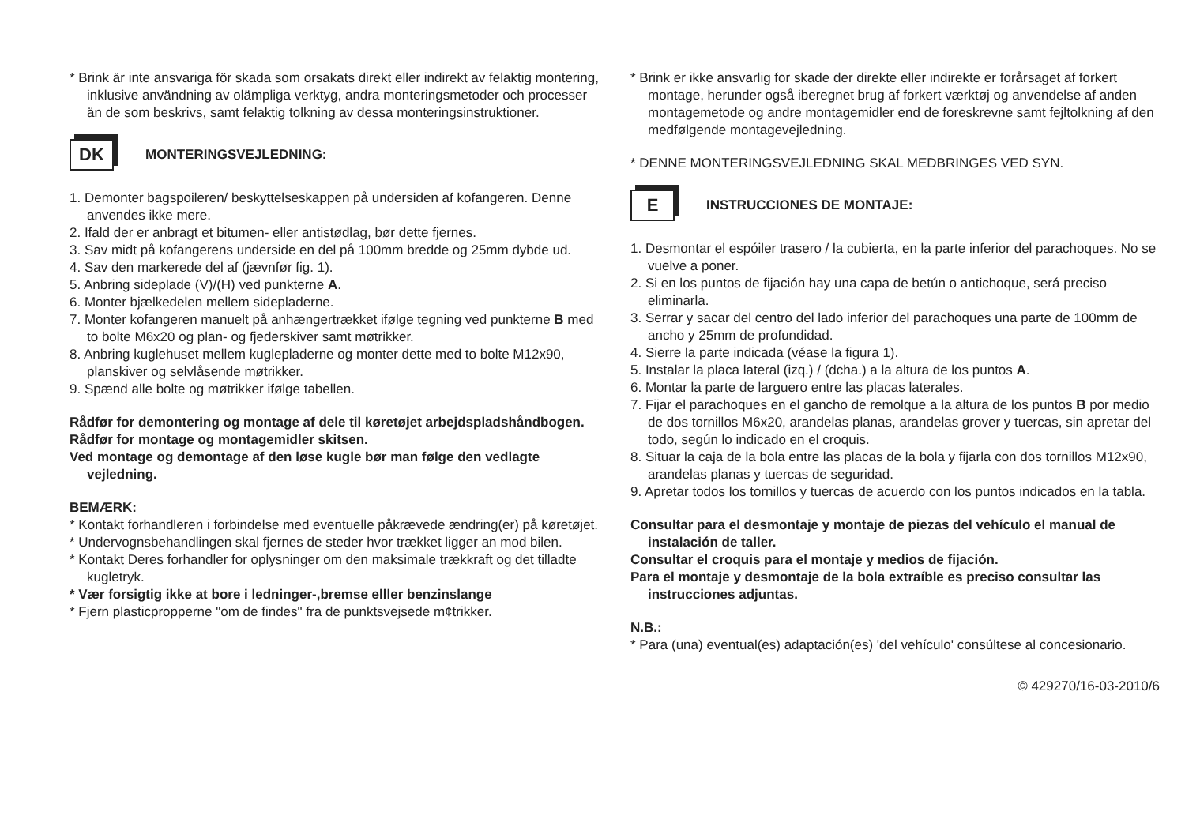* Brink är inte ansvariga för skada som orsakats direkt eller indirekt av felaktig montering, inklusive användning av olämpliga verktyg, andra monteringsmetoder och processer än de som beskrivs, samt felaktig tolkning av dessa monteringsinstruktioner.
DK
MONTERINGSVEJLEDNING:
1. Demonter bagspoileren/ beskyttelseskappen på undersiden af kofangeren. Denne anvendes ikke mere.
2. Ifald der er anbragt et bitumen- eller antistødlag, bør dette fjernes.
3. Sav midt på kofangerens underside en del på 100mm bredde og 25mm dybde ud.
4. Sav den markerede del af (jævnfør fig. 1).
5. Anbring sideplade (V)/(H) ved punkterne A.
6. Monter bjælkedelen mellem sidepladerne.
7. Monter kofangeren manuelt på anhængertrækket ifølge tegning ved punkterne B med to bolte M6x20 og plan- og fjederskiver samt møtrikker.
8. Anbring kuglehuset mellem kuglepladerne og monter dette med to bolte M12x90, planskiver og selvlåsende møtrikker.
9. Spænd alle bolte og møtrikker ifølge tabellen.
Rådfør for demontering og montage af dele til køretøjet arbejdspladshåndbogen.
Rådfør for montage og montagemidler skitsen.
Ved montage og demontage af den løse kugle bør man følge den vedlagte vejledning.
BEMÆRK:
* Kontakt forhandleren i forbindelse med eventuelle påkrævede ændring(er) på køretøjet.
* Undervognsbehandlingen skal fjernes de steder hvor trækket ligger an mod bilen.
* Kontakt Deres forhandler for oplysninger om den maksimale trækkraft og det tilladte kugletryk.
* Vær forsigtig ikke at bore i ledninger-,bremse elller benzinslange
* Fjern plasticpropperne "om de findes" fra de punktsvejsede m¢trikker.
* Brink er ikke ansvarlig for skade der direkte eller indirekte er forårsaget af forkert montage, herunder også iberegnet brug af forkert værktøj og anvendelse af anden montagemetode og andre montagemidler end de foreskrevne samt fejltolkning af den medfølgende montagevejledning.
* DENNE MONTERINGSVEJLEDNING SKAL MEDBRINGES VED SYN.
E
INSTRUCCIONES DE MONTAJE:
1. Desmontar el espóiler trasero / la cubierta, en la parte inferior del parachoques. No se vuelve a poner.
2. Si en los puntos de fijación hay una capa de betún o antichoque, será preciso eliminarla.
3. Serrar y sacar del centro del lado inferior del parachoques una parte de 100mm de ancho y 25mm de profundidad.
4. Sierre la parte indicada (véase la figura 1).
5. Instalar la placa lateral (izq.) / (dcha.) a la altura de los puntos A.
6. Montar la parte de larguero entre las placas laterales.
7. Fijar el parachoques en el gancho de remolque a la altura de los puntos B por medio de dos tornillos M6x20, arandelas planas, arandelas grover y tuercas, sin apretar del todo, según lo indicado en el croquis.
8. Situar la caja de la bola entre las placas de la bola y fijarla con dos tornillos M12x90, arandelas planas y tuercas de seguridad.
9. Apretar todos los tornillos y tuercas de acuerdo con los puntos indicados en la tabla.
Consultar para el desmontaje y montaje de piezas del vehículo el manual de instalación de taller.
Consultar el croquis para el montaje y medios de fijación.
Para el montaje y desmontaje de la bola extraíble es preciso consultar las instrucciones adjuntas.
N.B.:
* Para (una) eventual(es) adaptación(es) 'del vehículo' consúltese al concesionario.
© 429270/16-03-2010/6